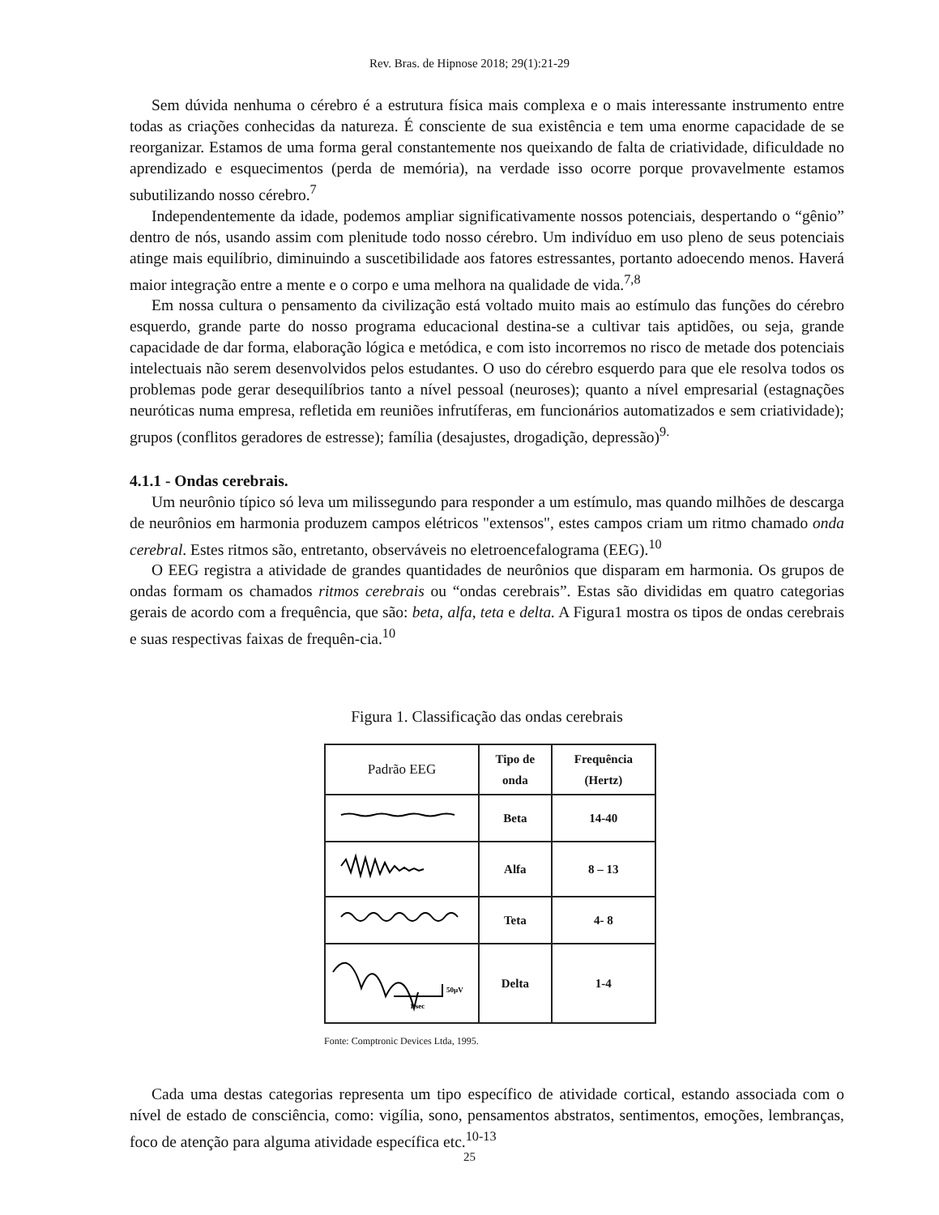Rev. Bras. de Hipnose 2018; 29(1):21-29
Sem dúvida nenhuma o cérebro é a estrutura física mais complexa e o mais interessante instrumento entre todas as criações conhecidas da natureza. É consciente de sua existência e tem uma enorme capacidade de se reorganizar. Estamos de uma forma geral constantemente nos queixando de falta de criatividade, dificuldade no aprendizado e esquecimentos (perda de memória), na verdade isso ocorre porque provavelmente estamos subutilizando nosso cérebro.<sup>7</sup>
Independentemente da idade, podemos ampliar significativamente nossos potenciais, despertando o “gênio” dentro de nós, usando assim com plenitude todo nosso cérebro. Um indivíduo em uso pleno de seus potenciais atinge mais equilíbrio, diminuindo a suscetibilidade aos fatores estressantes, portanto adoecendo menos. Haverá maior integração entre a mente e o corpo e uma melhora na qualidade de vida.<sup>7,8</sup>
Em nossa cultura o pensamento da civilização está voltado muito mais ao estímulo das funções do cérebro esquerdo, grande parte do nosso programa educacional destina-se a cultivar tais aptidões, ou seja, grande capacidade de dar forma, elaboração lógica e metódica, e com isto incorremos no risco de metade dos potenciais intelectuais não serem desenvolvidos pelos estudantes. O uso do cérebro esquerdo para que ele resolva todos os problemas pode gerar desequilíbrios tanto a nível pessoal (neuroses); quanto a nível empresarial (estagnações neuróticas numa empresa, refletida em reuniões infrutíferas, em funcionários automatizados e sem criatividade); grupos (conflitos geradores de estresse); família (desajustes, drogadição, depressão)<sup>9.</sup>
4.1.1 - Ondas cerebrais.
Um neurônio típico só leva um milissegundo para responder a um estímulo, mas quando milhões de descarga de neurônios em harmonia produzem campos elétricos "extensos", estes campos criam um ritmo chamado onda cerebral. Estes ritmos são, entretanto, observáveis no eletroencefalograma (EEG).<sup>10</sup>
O EEG registra a atividade de grandes quantidades de neurônios que disparam em harmonia. Os grupos de ondas formam os chamados ritmos cerebrais ou “ondas cerebrais”. Estas são divididas em quatro categorias gerais de acordo com a frequência, que são: beta, alfa, teta e delta. A Figura1 mostra os tipos de ondas cerebrais e suas respectivas faixas de frequên-cia.<sup>10</sup>
Figura 1. Classificação das ondas cerebrais
| Padrão EEG | Tipo de onda | Frequência (Hertz) |
| --- | --- | --- |
| | Beta | 14-40 |
| | Alfa | 8 – 13 |
| | Teta | 4- 8 |
| 50µV 1 sec | Delta | 1-4 |
Fonte: Comptronic Devices Ltda, 1995.
Cada uma destas categorias representa um tipo específico de atividade cortical, estando associada com o nível de estado de consciência, como: vigília, sono, pensamentos abstratos, sentimentos, emoções, lembranças, foco de atenção para alguma atividade específica etc.<sup>10-13</sup>
25